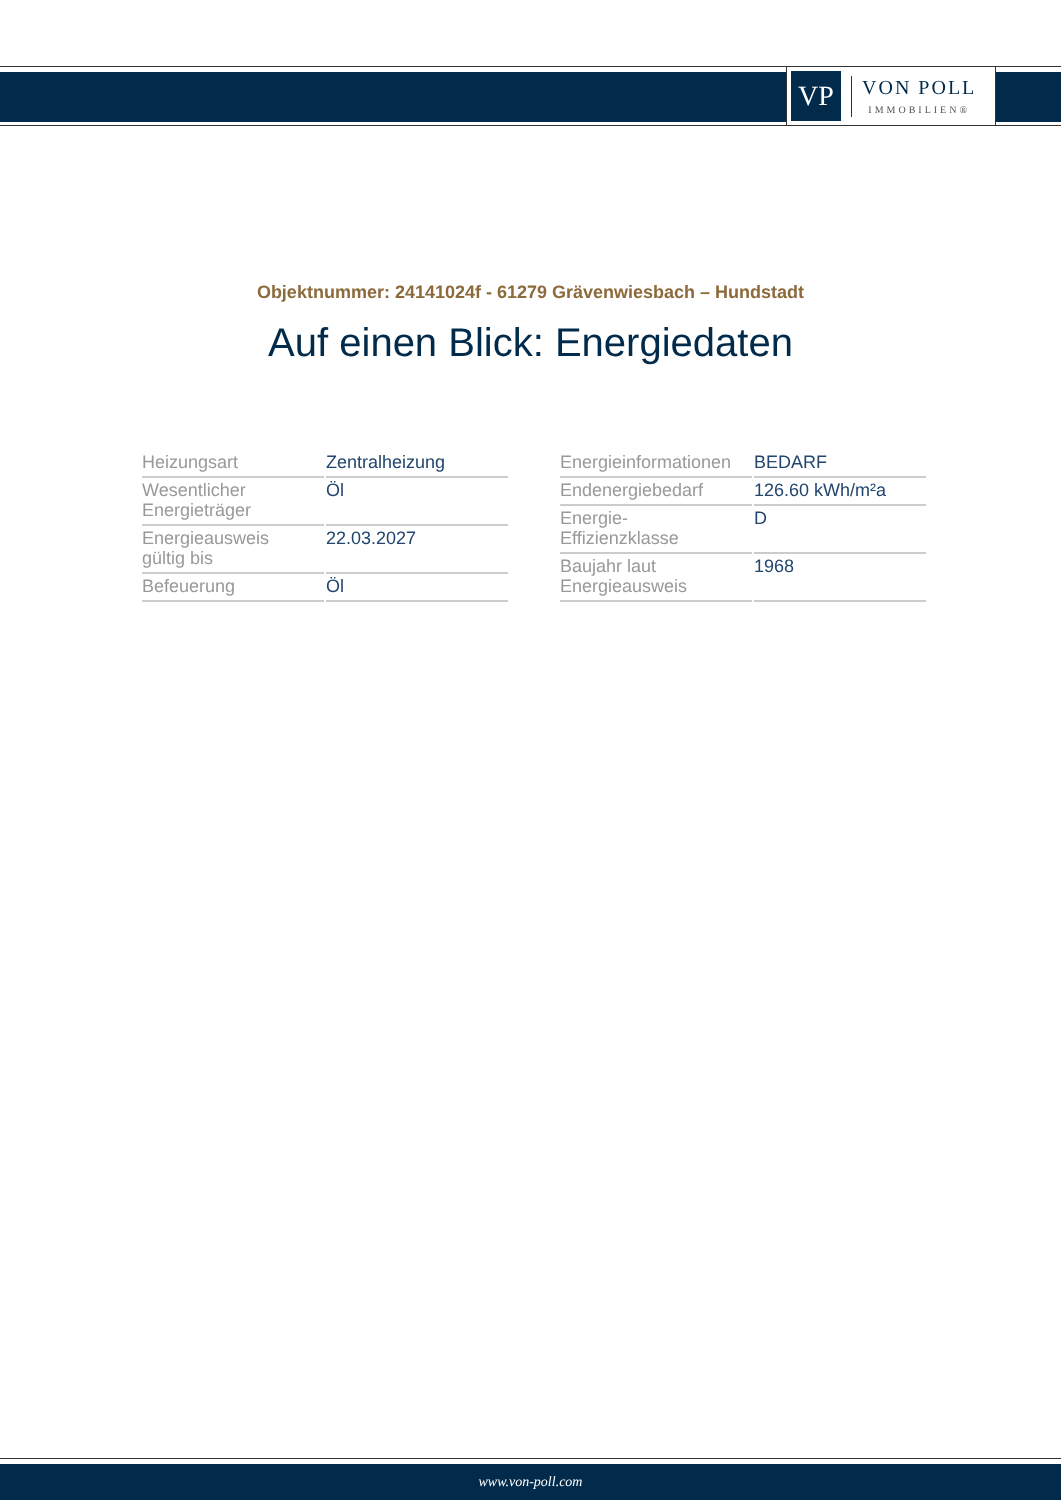VP
VON POLL
IMMOBILIEN®
Objektnummer: 24141024f - 61279 Grävenwiesbach – Hundstadt
Auf einen Blick: Energiedaten
| Heizungsart | Zentralheizung |
| Wesentlicher Energieträger | Öl |
| Energieausweis gültig bis | 22.03.2027 |
| Befeuerung | Öl |
| Energieinformationen | BEDARF |
| Endenergiebedarf | 126.60 kWh/m²a |
| Energie- Effizienzklasse | D |
| Baujahr laut Energieausweis | 1968 |
www.von-poll.com